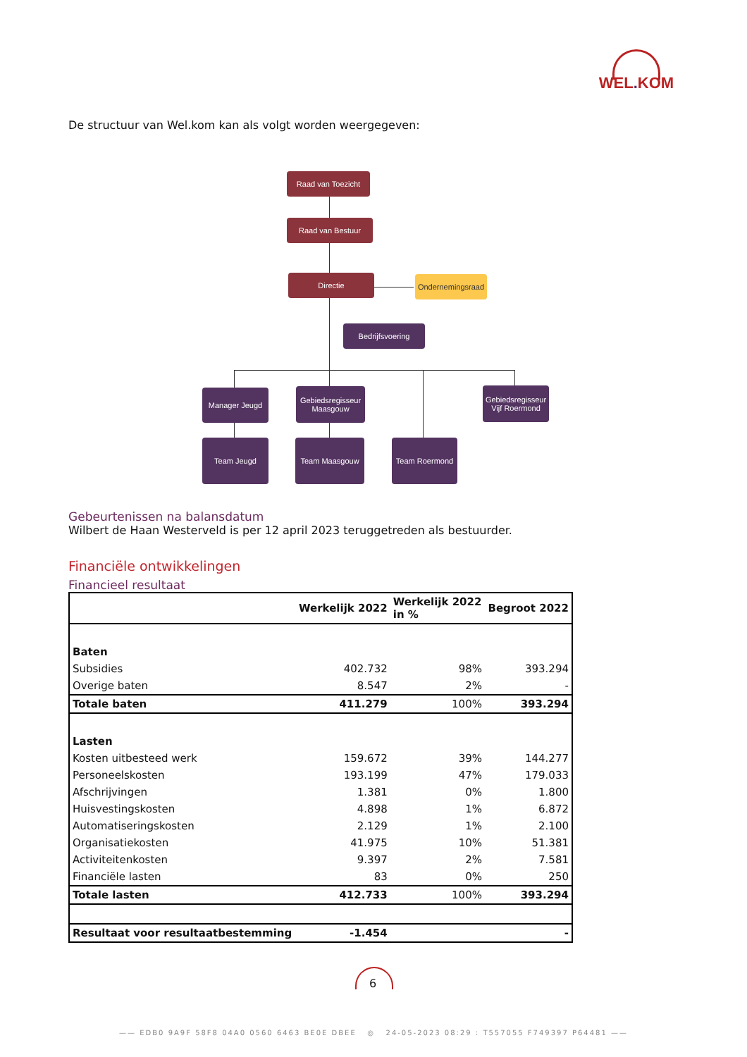WEL. KOM
De structuur van Wel.kom kan als volgt worden weergegeven:
Raad van Toezicht
Raad van Bestuur
Directie
Ondernemingsraad
Bedrijfsvoering
Manager Jeugd
Gebiedsregisseur Maasgouw
Gebiedsregisseur Vijf Roermond
Team Jeugd Team Maasgouw Team Roermond
Gebeurtenissen na balansdatum
Wilbert de Haan Westerveld is per 12 april 2023 teruggetreden als bestuurder.
Financiële ontwikkelingen
Financieel resultaat
| | Werkelijk 2022 | Werkelijk 2022 in % | Begroot 2022 |
| --- | --- | --- | --- |
| Baten | | | |
| Subsidies | 402.732 | 98% | 393.294 |
| Overige baten | 8.547 | 2% | - |
| Totale baten | 411.279 | 100% | 393.294 |
| Lasten | | | |
| Kosten uitbesteed werk | 159.672 | 39% | 144.277 |
| Personeelskosten | 193.199 | 47% | 179.033 |
| Afschrijvingen | 1.381 | 0% | 1.800 |
| Huisvestingskosten | 4.898 | 1% | 6.872 |
| Automatiseringskosten | 2.129 | 1% | 2.100 |
| Organisatiekosten | 41.975 | 10% | 51.381 |
| Activiteitenkosten | 9.397 | 2% | 7.581 |
| Financiële lasten | 83 | 0% | 250 |
| Totale lasten | 412.733 | 100% | 393.294 |
| Resultaat voor resultaatbestemming | -1.454 | | - |
6
—— EDB0 9A9F 58F8 04A0 0560 6463 BE0E DBEE ◎ 24-05-2023 08:29 : T557055 F749397 P64481 ——